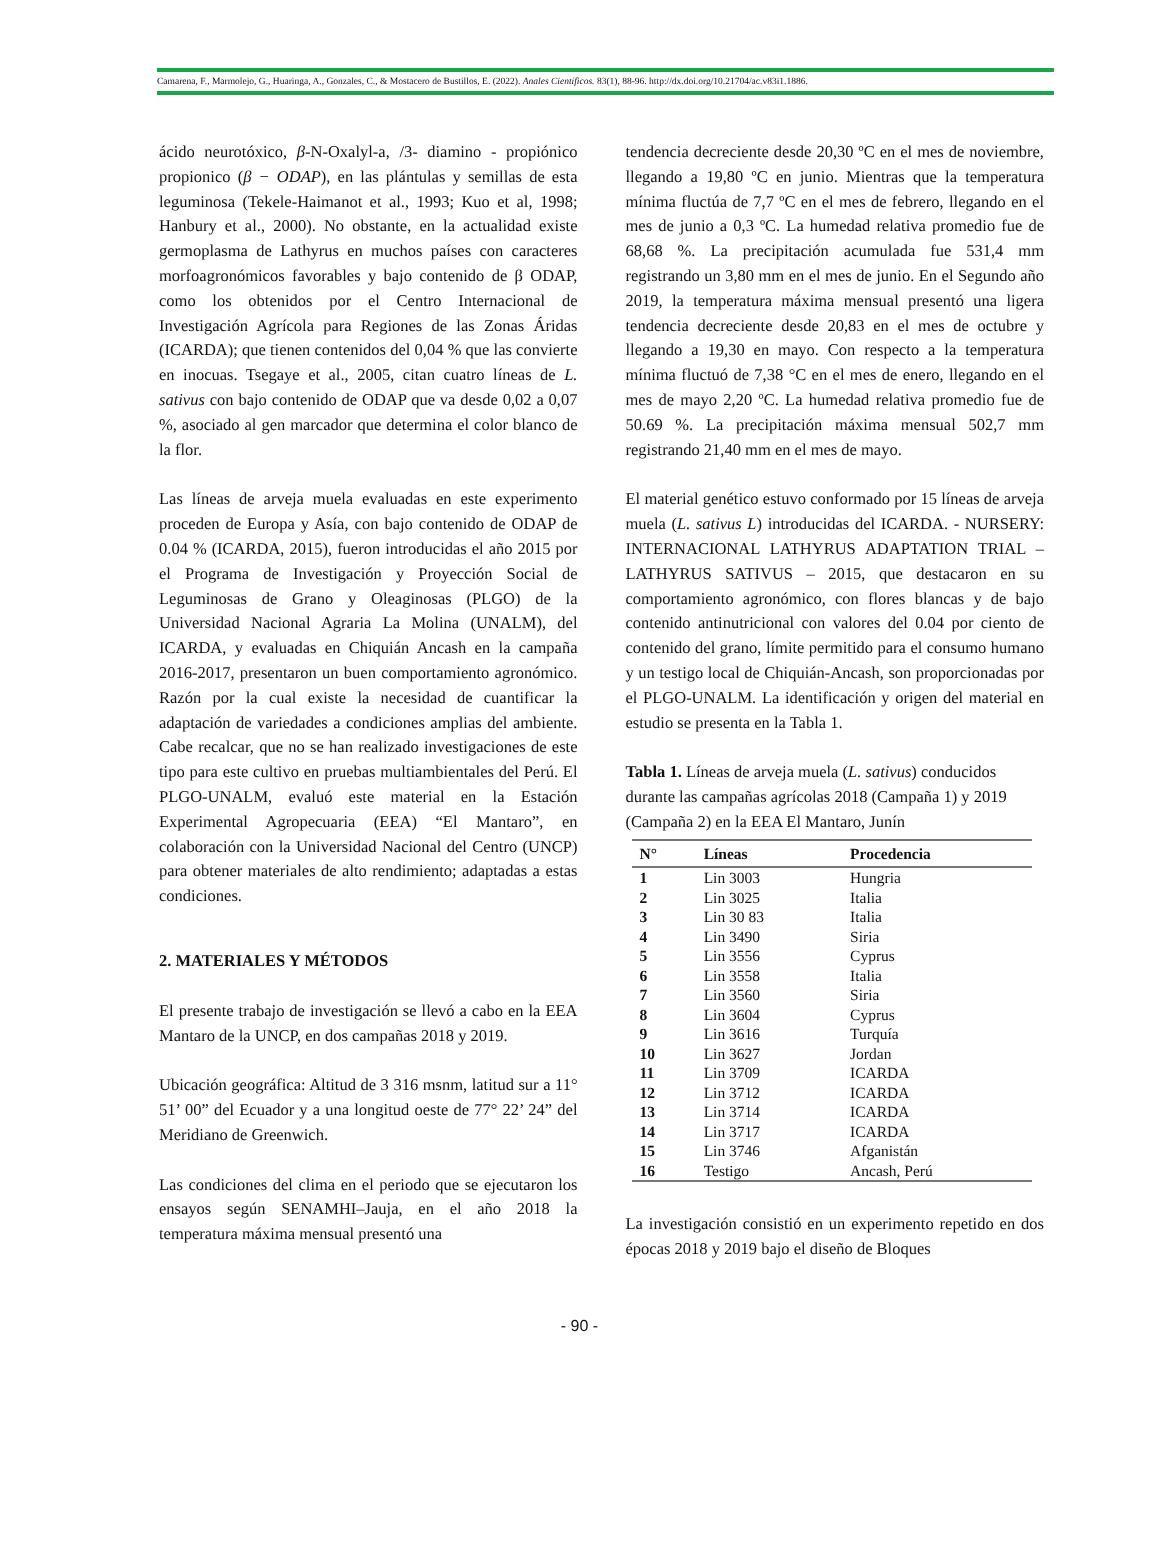Camarena, F., Marmolejo, G., Huaringa, A., Gonzales, C., & Mostacero de Bustillos, E. (2022). Anales Científicos. 83(1), 88-96. http://dx.doi.org/10.21704/ac.v83i1.1886.
ácido neurotóxico, β-N-Oxalyl-a, /3- diamino - propiónico propionico (β − ODAP), en las plántulas y semillas de esta leguminosa (Tekele-Haimanot et al., 1993; Kuo et al, 1998; Hanbury et al., 2000). No obstante, en la actualidad existe germoplasma de Lathyrus en muchos países con caracteres morfoagronómicos favorables y bajo contenido de β ODAP, como los obtenidos por el Centro Internacional de Investigación Agrícola para Regiones de las Zonas Áridas (ICARDA); que tienen contenidos del 0,04 % que las convierte en inocuas. Tsegaye et al., 2005, citan cuatro líneas de L. sativus con bajo contenido de ODAP que va desde 0,02 a 0,07 %, asociado al gen marcador que determina el color blanco de la flor.
Las líneas de arveja muela evaluadas en este experimento proceden de Europa y Asía, con bajo contenido de ODAP de 0.04 % (ICARDA, 2015), fueron introducidas el año 2015 por el Programa de Investigación y Proyección Social de Leguminosas de Grano y Oleaginosas (PLGO) de la Universidad Nacional Agraria La Molina (UNALM), del ICARDA, y evaluadas en Chiquián Ancash en la campaña 2016-2017, presentaron un buen comportamiento agronómico. Razón por la cual existe la necesidad de cuantificar la adaptación de variedades a condiciones amplias del ambiente. Cabe recalcar, que no se han realizado investigaciones de este tipo para este cultivo en pruebas multiambientales del Perú. El PLGO-UNALM, evaluó este material en la Estación Experimental Agropecuaria (EEA) “El Mantaro”, en colaboración con la Universidad Nacional del Centro (UNCP) para obtener materiales de alto rendimiento; adaptadas a estas condiciones.
2. MATERIALES Y MÉTODOS
El presente trabajo de investigación se llevó a cabo en la EEA Mantaro de la UNCP, en dos campañas 2018 y 2019.
Ubicación geográfica: Altitud de 3 316 msnm, latitud sur a 11° 51’ 00” del Ecuador y a una longitud oeste de 77° 22’ 24” del Meridiano de Greenwich.
Las condiciones del clima en el periodo que se ejecutaron los ensayos según SENAMHI–Jauja, en el año 2018 la temperatura máxima mensual presentó una
tendencia decreciente desde 20,30 ºC en el mes de noviembre, llegando a 19,80 ºC en junio. Mientras que la temperatura mínima fluctúa de 7,7 ºC en el mes de febrero, llegando en el mes de junio a 0,3 ºC. La humedad relativa promedio fue de 68,68 %. La precipitación acumulada fue 531,4 mm registrando un 3,80 mm en el mes de junio. En el Segundo año 2019, la temperatura máxima mensual presentó una ligera tendencia decreciente desde 20,83 en el mes de octubre y llegando a 19,30 en mayo. Con respecto a la temperatura mínima fluctuó de 7,38 °C en el mes de enero, llegando en el mes de mayo 2,20 ºC. La humedad relativa promedio fue de 50.69 %. La precipitación máxima mensual 502,7 mm registrando 21,40 mm en el mes de mayo.
El material genético estuvo conformado por 15 líneas de arveja muela (L. sativus L) introducidas del ICARDA. - NURSERY: INTERNACIONAL LATHYRUS ADAPTATION TRIAL – LATHYRUS SATIVUS – 2015, que destacaron en su comportamiento agronómico, con flores blancas y de bajo contenido antinutricional con valores del 0.04 por ciento de contenido del grano, límite permitido para el consumo humano y un testigo local de Chiquián-Ancash, son proporcionadas por el PLGO-UNALM. La identificación y origen del material en estudio se presenta en la Tabla 1.
Tabla 1. Líneas de arveja muela (L. sativus) conducidos durante las campañas agrícolas 2018 (Campaña 1) y 2019 (Campaña 2) en la EEA El Mantaro, Junín
| N° | Líneas | Procedencia |
| --- | --- | --- |
| 1 | Lin 3003 | Hungria |
| 2 | Lin 3025 | Italia |
| 3 | Lin 30 83 | Italia |
| 4 | Lin 3490 | Siria |
| 5 | Lin 3556 | Cyprus |
| 6 | Lin 3558 | Italia |
| 7 | Lin 3560 | Siria |
| 8 | Lin 3604 | Cyprus |
| 9 | Lin 3616 | Turquía |
| 10 | Lin 3627 | Jordan |
| 11 | Lin 3709 | ICARDA |
| 12 | Lin 3712 | ICARDA |
| 13 | Lin 3714 | ICARDA |
| 14 | Lin 3717 | ICARDA |
| 15 | Lin 3746 | Afganistán |
| 16 | Testigo | Ancash, Perú |
La investigación consistió en un experimento repetido en dos épocas 2018 y 2019 bajo el diseño de Bloques
- 90 -